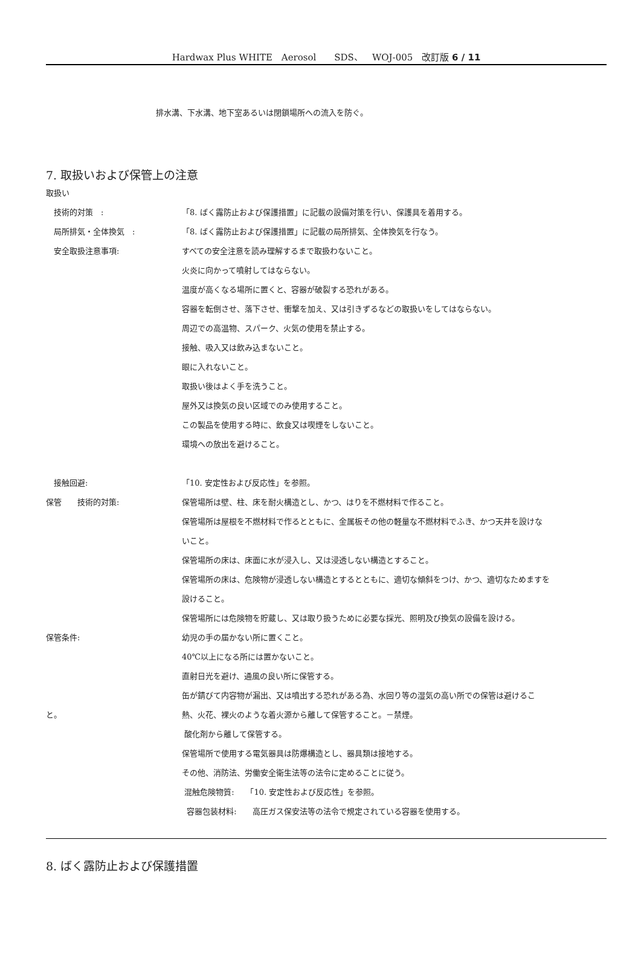Hardwax Plus WHITE　Aerosol　　SDS、　WOJ-005　改訂版 6 / 11
排水溝、下水溝、地下室あるいは閉鎖場所への流入を防ぐ。
7. 取扱いおよび保管上の注意
取扱い
　技術的対策　:
「8. ばく露防止および保護措置」に記載の設備対策を行い、保護具を着用する。
　局所排気・全体換気　:
「8. ばく露防止および保護措置」に記載の局所排気、全体換気を行なう。
　安全取扱注意事項:
すべての安全注意を読み理解するまで取扱わないこと。
火炎に向かって噴射してはならない。
温度が高くなる場所に置くと、容器が破裂する恐れがある。
容器を転倒させ、落下させ、衝撃を加え、又は引きずるなどの取扱いをしてはならない。
周辺での高温物、スパーク、火気の使用を禁止する。
接触、吸入又は飲み込まないこと。
眼に入れないこと。
取扱い後はよく手を洗うこと。
屋外又は換気の良い区域でのみ使用すること。
この製品を使用する時に、飲食又は喫煙をしないこと。
環境への放出を避けること。
　接触回避: 「10. 安定性および反応性」を参照。
保管　　技術的対策:
保管場所は壁、柱、床を耐火構造とし、かつ、はりを不燃材料で作ること。
保管場所は屋根を不燃材料で作るとともに、金属板その他の軽量な不燃材料でふき、かつ天井を設けな
いこと。
保管場所の床は、床面に水が浸入し、又は浸透しない構造とすること。
保管場所の床は、危険物が浸透しない構造とするとともに、適切な傾斜をつけ、かつ、適切なためますを
設けること。
保管場所には危険物を貯蔵し、又は取り扱うために必要な採光、照明及び換気の設備を設ける。
保管条件: 幼児の手の届かない所に置くこと。
40℃以上になる所には置かないこと。
直射日光を避け、通風の良い所に保管する。
缶が錆びて内容物が漏出、又は噴出する恐れがある為、水回り等の湿気の高い所での保管は避けるこ
と。
熱、火花、裸火のような着火源から離して保管すること。－禁煙。
酸化剤から離して保管する。
保管場所で使用する電気器具は防爆構造とし、器具類は接地する。
その他、消防法、労働安全衛生法等の法令に定めることに従う。
混触危険物質:　　「10. 安定性および反応性」を参照。
容器包装材料:　　高圧ガス保安法等の法令で規定されている容器を使用する。
8. ばく露防止および保護措置